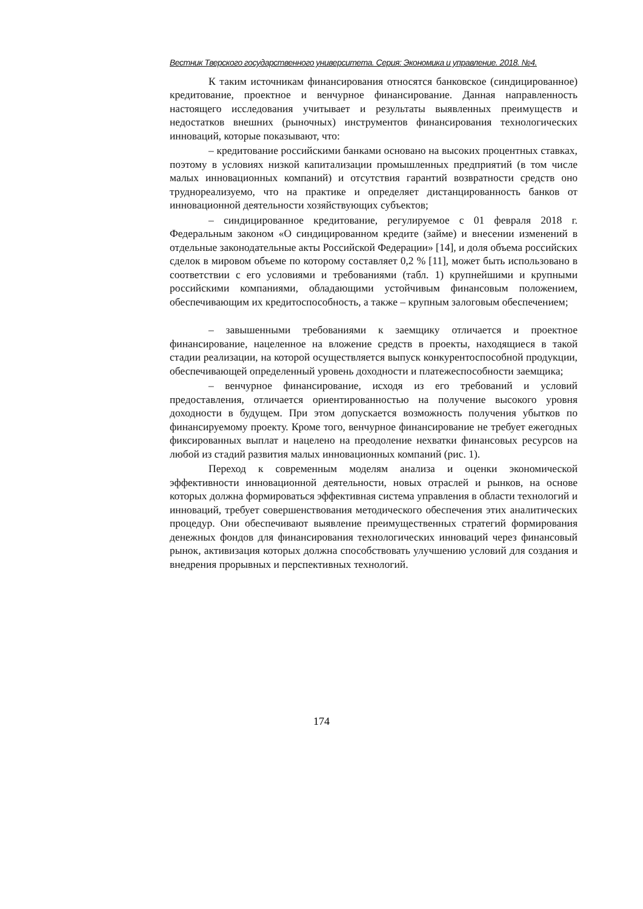Вестник Тверского государственного университета. Серия: Экономика и управление. 2018. №4.
К таким источникам финансирования относятся банковское (синдицированное) кредитование, проектное и венчурное финансирование. Данная направленность настоящего исследования учитывает и результаты выявленных преимуществ и недостатков внешних (рыночных) инструментов финансирования технологических инноваций, которые показывают, что:
– кредитование российскими банками основано на высоких процентных ставках, поэтому в условиях низкой капитализации промышленных предприятий (в том числе малых инновационных компаний) и отсутствия гарантий возвратности средств оно трудно­реализуемо, что на практике и определяет дистанцированность банков от инновационной деятельности хозяйствующих субъектов;
– синдицированное кредитование, регулируемое с 01 февраля 2018 г. Федеральным законом «О синдицированном кредите (займе) и внесении изменений в отдельные законодательные акты Российской Федерации» [14], и доля объема российских сделок в мировом объеме по которому составляет 0,2 % [11], может быть использовано в соответствии с его условиями и требованиями (табл. 1) крупнейшими и крупными российскими компаниями, обладающими устойчивым финансовым положением, обеспечивающим их кредитоспособность, а также – крупным залоговым обеспечением;
– завышенными требованиями к заемщику отличается и проектное финансирование, нацеленное на вложение средств в проекты, находящиеся в такой стадии реализации, на которой осуществляется выпуск конкурентоспособной продукции, обеспечивающей определенный уровень доходности и платежеспособности заемщика;
– венчурное финансирование, исходя из его требований и условий предоставления, отличается ориентированностью на получение высокого уровня доходности в будущем. При этом допускается возможность получения убытков по финансируемому проекту. Кроме того, венчурное финансирование не требует ежегодных фиксированных выплат и нацелено на преодоление нехватки финансовых ресурсов на любой из стадий развития малых инновационных компаний (рис. 1).
Переход к современным моделям анализа и оценки экономической эффективности инновационной деятельности, новых отраслей и рынков, на основе которых должна формироваться эффективная система управления в области технологий и инноваций, требует совершенствования методического обеспечения этих аналитических процедур. Они обеспечивают выявление преимущественных стратегий формирования денежных фондов для финансирования технологических инноваций через финансовый рынок, активизация которых должна способствовать улучшению условий для создания и внедрения прорывных и перспективных технологий.
174